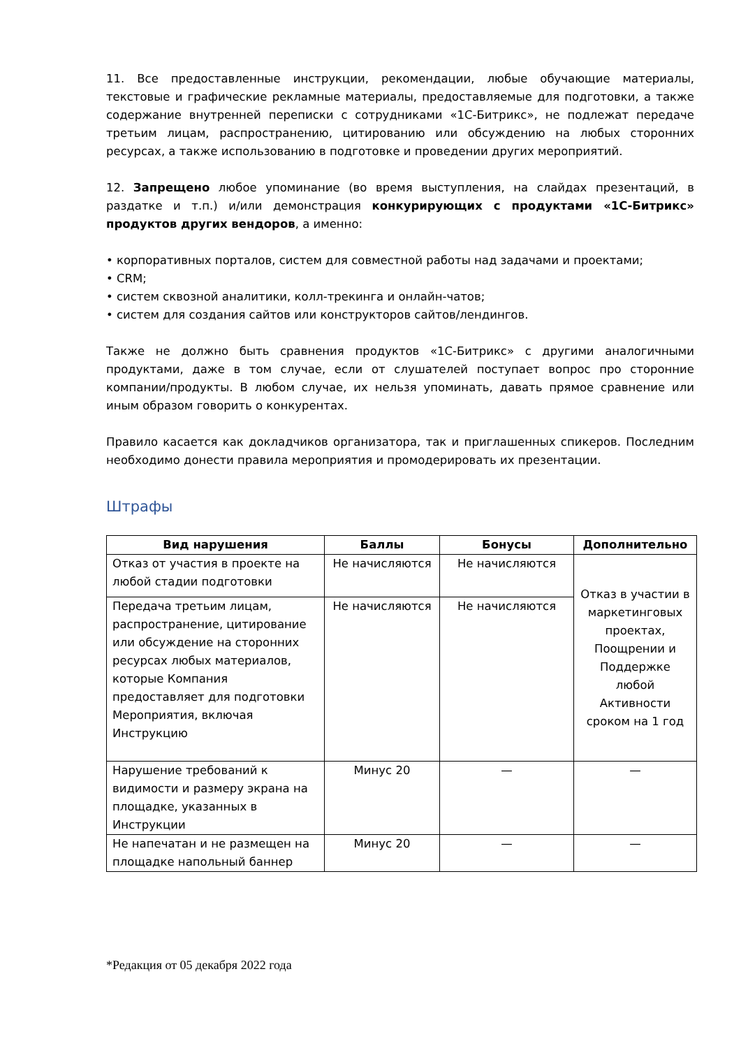11. Все предоставленные инструкции, рекомендации, любые обучающие материалы, текстовые и графические рекламные материалы, предоставляемые для подготовки, а также содержание внутренней переписки с сотрудниками «1С-Битрикс», не подлежат передаче третьим лицам, распространению, цитированию или обсуждению на любых сторонних ресурсах, а также использованию в подготовке и проведении других мероприятий.
12. Запрещено любое упоминание (во время выступления, на слайдах презентаций, в раздатке и т.п.) и/или демонстрация конкурирующих с продуктами «1С-Битрикс» продуктов других вендоров, а именно:
• корпоративных порталов, систем для совместной работы над задачами и проектами;
• CRM;
• систем сквозной аналитики, колл-трекинга и онлайн-чатов;
• систем для создания сайтов или конструкторов сайтов/лендингов.
Также не должно быть сравнения продуктов «1С-Битрикс» с другими аналогичными продуктами, даже в том случае, если от слушателей поступает вопрос про сторонние компании/продукты. В любом случае, их нельзя упоминать, давать прямое сравнение или иным образом говорить о конкурентах.
Правило касается как докладчиков организатора, так и приглашенных спикеров. Последним необходимо донести правила мероприятия и промодерировать их презентации.
Штрафы
| Вид нарушения | Баллы | Бонусы | Дополнительно |
| --- | --- | --- | --- |
| Отказ от участия в проекте на любой стадии подготовки | Не начисляются | Не начисляются | Отказ в участии в маркетинговых проектах, Поощрении и Поддержке любой Активности сроком на 1 год |
| Передача третьим лицам, распространение, цитирование или обсуждение на сторонних ресурсах любых материалов, которые Компания предоставляет для подготовки Мероприятия, включая Инструкцию | Не начисляются | Не начисляются | |
| Нарушение требований к видимости и размеру экрана на площадке, указанных в Инструкции | Минус 20 | — | — |
| Не напечатан и не размещен на площадке напольный баннер | Минус 20 | — | — |
*Редакция от 05 декабря 2022 года